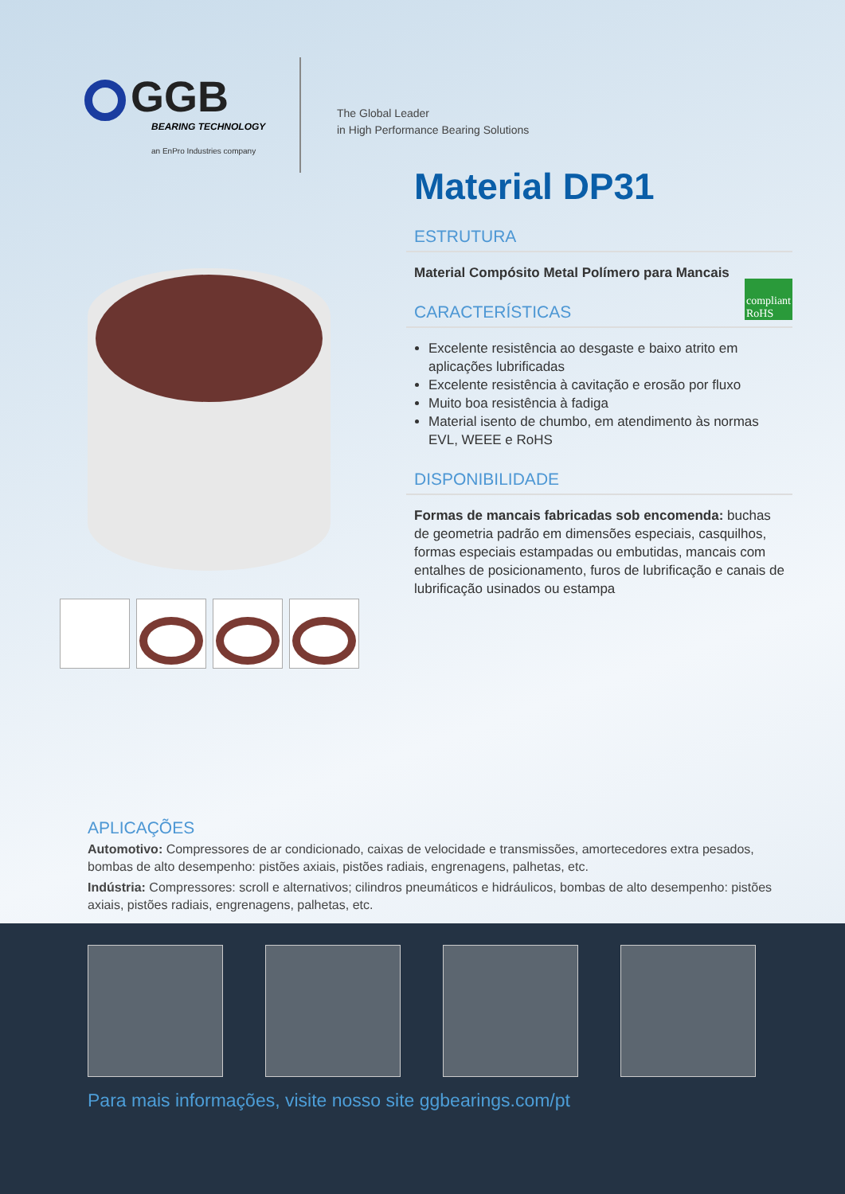GGB
BEARING TECHNOLOGY
an EnPro Industries company
The Global Leader
in High Performance Bearing Solutions
Material DP31
ESTRUTURA
Material Compósito Metal Polímero para Mancais
compliant
RoHS
CARACTERÍSTICAS
Excelente resistência ao desgaste e baixo atrito em aplicações lubrificadas
Excelente resistência à cavitação e erosão por fluxo
Muito boa resistência à fadiga
Material isento de chumbo, em atendimento às normas EVL, WEEE e RoHS
DISPONIBILIDADE
Formas de mancais fabricadas sob encomenda: buchas de geometria padrão em dimensões especiais, casquilhos, formas especiais estampadas ou embutidas, mancais com entalhes de posicionamento, furos de lubrificação e canais de lubrificação usinados ou estampa
APLICAÇÕES
Automotivo: Compressores de ar condicionado, caixas de velocidade e transmissões, amortecedores extra pesados, bombas de alto desempenho: pistões axiais, pistões radiais, engrenagens, palhetas, etc.
Indústria: Compressores: scroll e alternativos; cilindros pneumáticos e hidráulicos, bombas de alto desempenho: pistões axiais, pistões radiais, engrenagens, palhetas, etc.
Para mais informações, visite nosso site ggbearings.com/pt